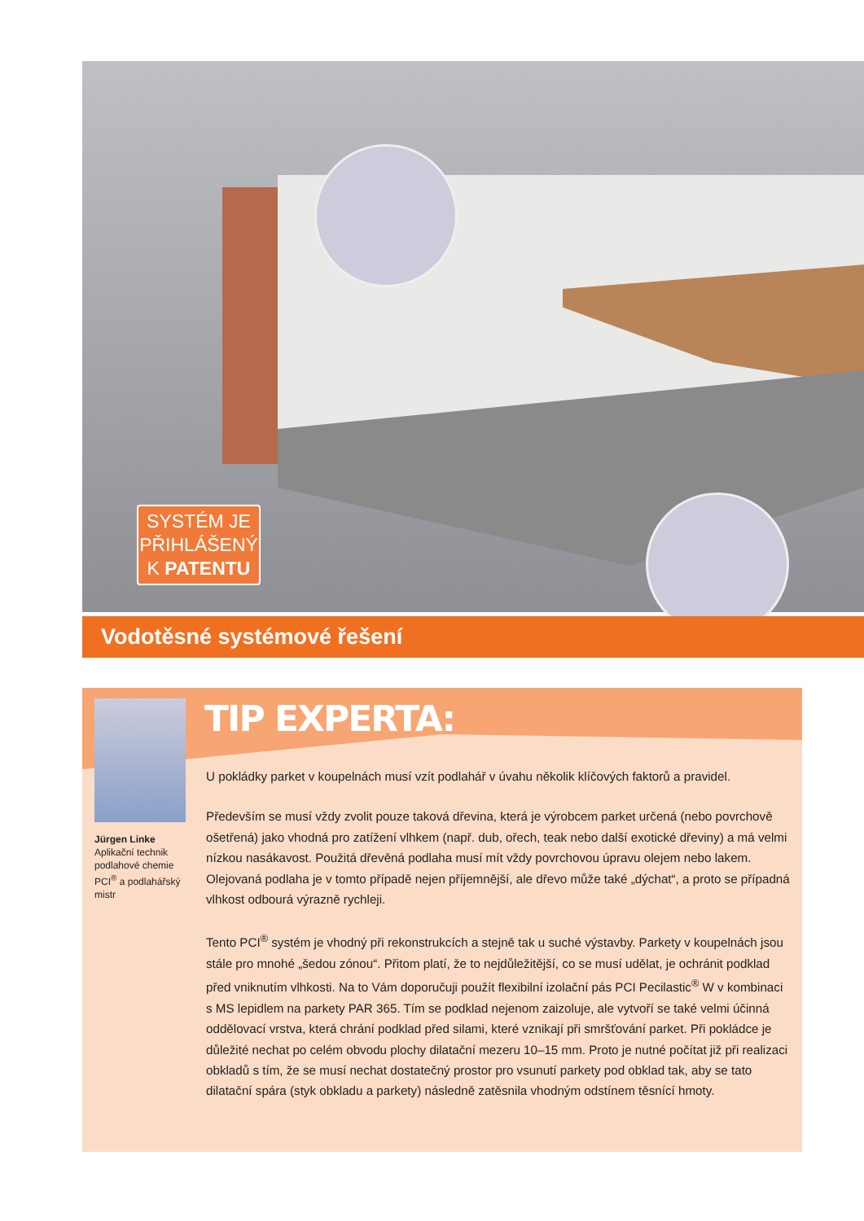SYSTÉM JE PŘIHLÁŠENÝ K PATENTU
Vodotěsné systémové řešení
Jürgen Linke
Aplikační technik podlahové chemie PCI<sup>®</sup> a podlahářský mistr
TIP EXPERTA:
U pokládky parket v koupelnách musí vzít podlahář v úvahu několik klíčových faktorů a pravidel.
Především se musí vždy zvolit pouze taková dřevina, která je výrobcem parket určená (nebo povrchově ošetřená) jako vhodná pro zatížení vlhkem (např. dub, ořech, teak nebo další exotické dřeviny) a má velmi nízkou nasákavost. Použitá dřevěná podlaha musí mít vždy povrchovou úpravu olejem nebo lakem. Olejovaná podlaha je v tomto případě nejen příjemnější, ale dřevo může také „dýchat“, a proto se případná vlhkost odbourá výrazně rychleji.
Tento PCI<sup>®</sup> systém je vhodný při rekonstrukcích a stejně tak u suché výstavby. Parkety v koupelnách jsou stále pro mnohé „šedou zónou“. Přitom platí, že to nejdůležitější, co se musí udělat, je ochránit podklad před vniknutím vlhkosti. Na to Vám doporučuji použít flexibilní izolační pás PCI Pecilastic<sup>®</sup> W v kombinaci s MS lepidlem na parkety PAR 365. Tím se podklad nejenom zaizoluje, ale vytvoří se také velmi účinná oddělovací vrstva, která chrání podklad před silami, které vznikají při smršťování parket. Při pokládce je důležité nechat po celém obvodu plochy dilatační mezeru 10–15 mm. Proto je nutné počítat již při realizaci obkladů s tím, že se musí nechat dostatečný prostor pro vsunutí parkety pod obklad tak, aby se tato dilatační spára (styk obkladu a parkety) následně zatěsnila vhodným odstínem těsnící hmoty.